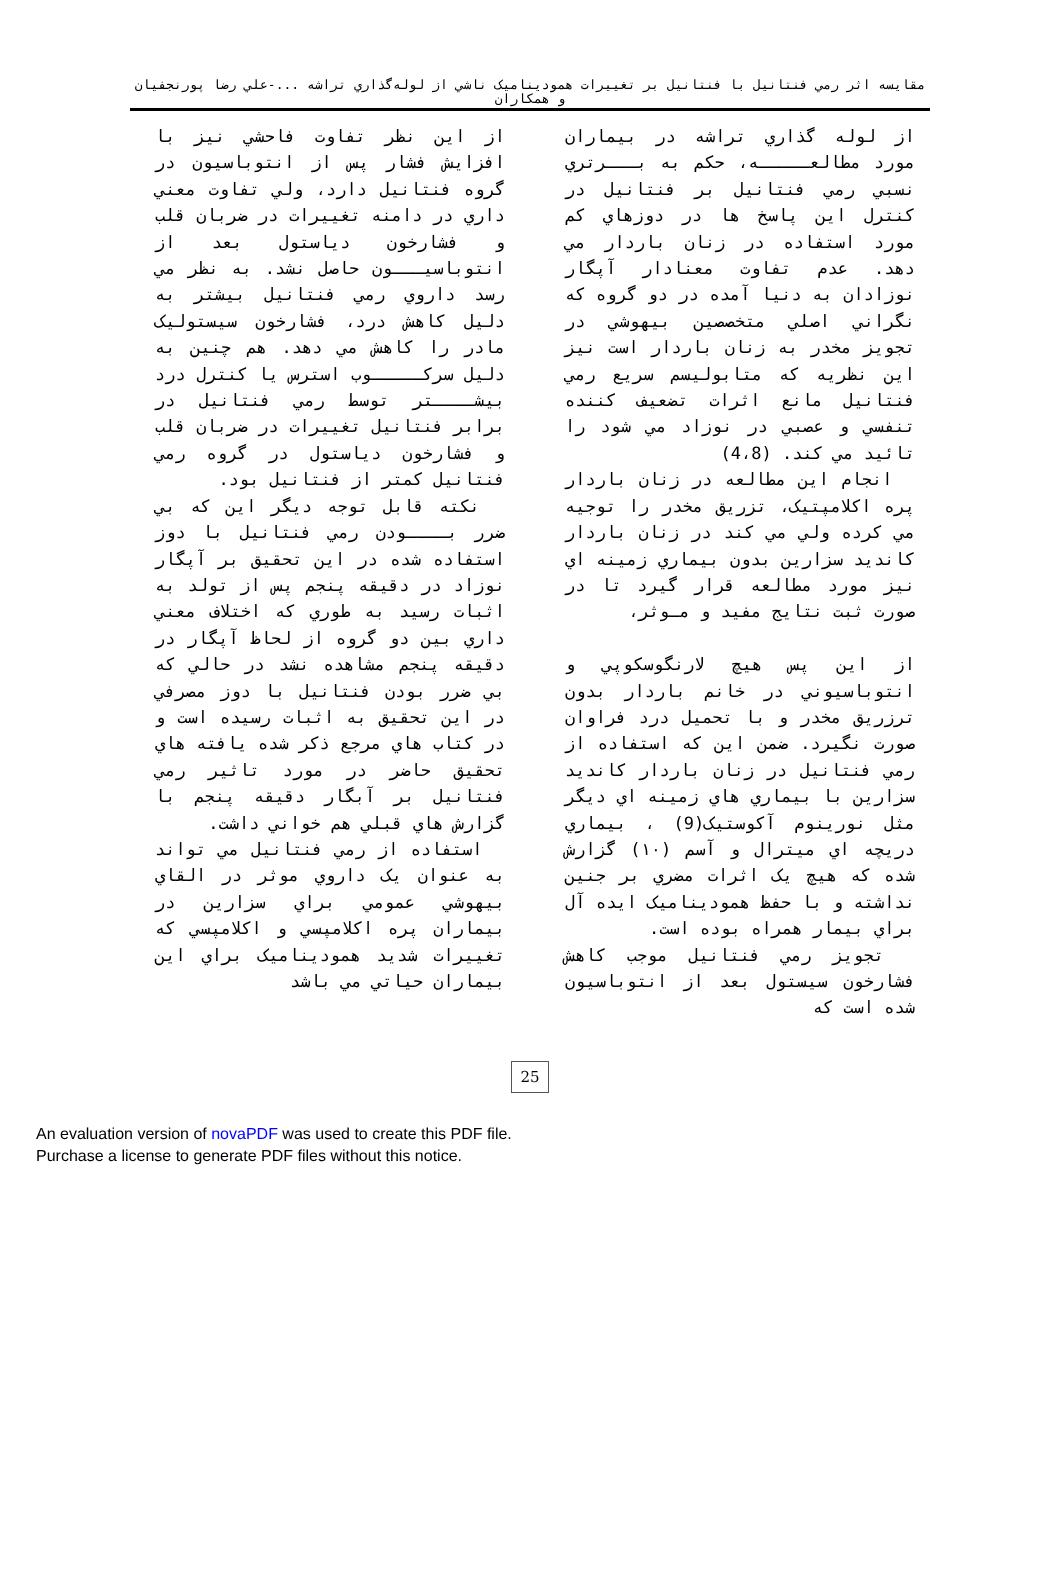مقايسه اثر رمي فنتانيل با فنتانيل بر تغييرات همودیناميک ناشي از لوله‌گذاري تراشه ...-علي رضا پورنجفيان و همكاران
از لوله گذاري تراشه در بيماران مورد مطالعـــــه، حكم به بـــرتري نسبي رمي فنتانيل بر فنتانيل در كنترل اين پاسخ ها در دوزهاي كم مورد استفاده در زنان باردار مي دهد. عدم تفاوت معنادار آپگار نوزادان به دنيا آمده در دو گروه كه نگراني اصلي متخصصين بيهوشي در تجويز مخدر به زنان باردار است نيز اين نظريه كه متابوليسم سريع رمي فنتانيل مانع اثرات تضعيف كننده تنفسي و عصبي در نوزاد مي شود را تائيد مي كند. (4،8)
انجام اين مطالعه در زنان باردار پره اكلامپتيک، تزريق مخدر را توجيه مي كرده ولي مي كند در زنان باردار كانديد سزارين بدون بيماري زمينه اي نيز مورد مطالعه قرار گيرد تا در صورت ثبت نتايج مفيد و مـوثر،
از اين پس هيچ لارنگوسكوپي و انتوباسيوني در خانم باردار بدون ترزريق مخدر و با تحميل درد فراوان صورت نگيرد. ضمن اين كه استفاده از رمي فنتانيل در زنان باردار كانديد سزارين با بيماري هاي زمينه اي ديگر مثل نورينوم آكوستيک(9) ، بيماري دريچه اي ميترال و آسم (١٠) گزارش شده كه هيچ يک اثرات مضري بر جنين نداشته و با حفظ همودیناميک ايده آل براي بيمار همراه بوده است.
تجويز رمي فنتانيل موجب كاهش فشارخون سيستول بعد از انتوباسيون شده است كه
از اين نظر تفاوت فاحشي نيز با افزايش فشار پس از انتوباسيون در گروه فنتانيل دارد، ولي تفاوت معني داري در دامنه تغييرات در ضربان قلب و فشارخون دياستول بعد از انتوباسيـــون حاصل نشد. به نظر مي رسد داروي رمي فنتانيل بيشتر به دليل كاهش درد، فشارخون سيستوليک مادر را كاهش مي دهد. هم چنين به دليل سركـــــوب استرس يا كنترل درد بيشــــتر توسط رمي فنتانيل در برابر فنتانيل تغييرات در ضربان قلب و فشارخون دياستول در گروه رمي فنتانيل كمتر از فنتانيل بود.
نكته قابل توجه ديگر اين كه بي ضرر بــــودن رمي فنتانيل با دوز استفاده شده در اين تحقيق بر آپگار نوزاد در دقيقه پنجم پس از تولد به اثبات رسيد به طوري كه اختلاف معني داري بين دو گروه از لحاظ آپگار در دقيقه پنجم مشاهده نشد در حالي كه بي ضرر بودن فنتانيل با دوز مصرفي در اين تحقيق به اثبات رسيده است و در كتاب هاي مرجع ذكر شده يافته هاي تحقيق حاضر در مورد تاثير رمي فنتانيل بر آبگار دقيقه پنجم با گزارش هاي قبلي هم خواني داشت.
استفاده از رمي فنتانيل مي تواند به عنوان يک داروي موثر در القاي بيهوشي عمومي براي سزارين در بيماران پره اكلامپسي و اكلامپسي كه تغييرات شديد همودیناميک براي اين بيماران حياتي مي باشد
25
An evaluation version of novaPDF was used to create this PDF file.
Purchase a license to generate PDF files without this notice.